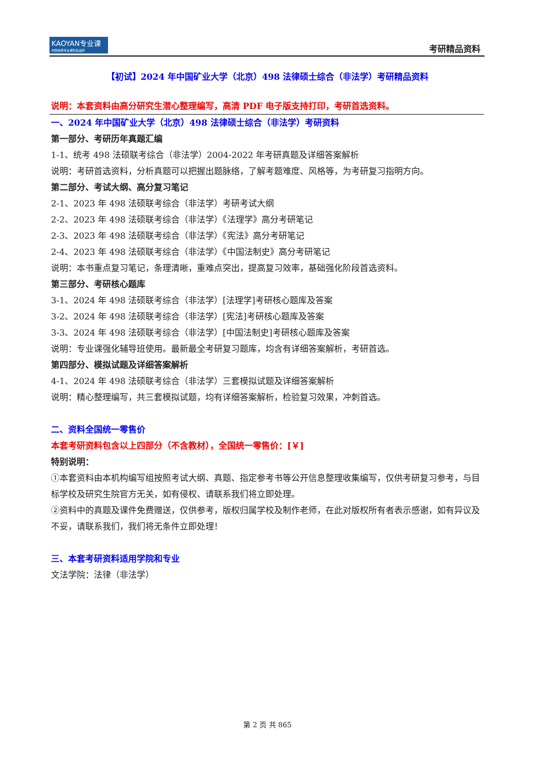KAOYAN专业课
中国考研专业课知名品牌
考研精品资料
【初试】2024 年中国矿业大学（北京）498 法律硕士综合（非法学）考研精品资料
说明：本套资料由高分研究生潜心整理编写，高清 PDF 电子版支持打印，考研首选资料。
一、2024 年中国矿业大学（北京）498 法律硕士综合（非法学）考研资料
第一部分、考研历年真题汇编
1-1、统考 498 法硕联考综合（非法学）2004-2022 年考研真题及详细答案解析
说明：考研首选资料，分析真题可以把握出题脉络，了解考题难度、风格等，为考研复习指明方向。
第二部分、考试大纲、高分复习笔记
2-1、2023 年 498 法硕联考综合（非法学）考研考试大纲
2-2、2023 年 498 法硕联考综合（非法学）《法理学》高分考研笔记
2-3、2023 年 498 法硕联考综合（非法学）《宪法》高分考研笔记
2-4、2023 年 498 法硕联考综合（非法学）《中国法制史》高分考研笔记
说明：本书重点复习笔记，条理清晰，重难点突出，提高复习效率，基础强化阶段首选资料。
第三部分、考研核心题库
3-1、2024 年 498 法硕联考综合（非法学）[法理学]考研核心题库及答案
3-2、2024 年 498 法硕联考综合（非法学）[宪法]考研核心题库及答案
3-3、2024 年 498 法硕联考综合（非法学）[中国法制史]考研核心题库及答案
说明：专业课强化辅导班使用。最新最全考研复习题库，均含有详细答案解析，考研首选。
第四部分、模拟试题及详细答案解析
4-1、2024 年 498 法硕联考综合（非法学）三套模拟试题及详细答案解析
说明：精心整理编写，共三套模拟试题，均有详细答案解析，检验复习效果，冲刺首选。
二、资料全国统一零售价
本套考研资料包含以上四部分（不含教材），全国统一零售价：[￥]
特别说明：
①本套资料由本机构编写组按照考试大纲、真题、指定参考书等公开信息整理收集编写，仅供考研复习参考，与目标学校及研究生院官方无关，如有侵权、请联系我们将立即处理。
②资料中的真题及课件免费赠送，仅供参考，版权归属学校及制作老师，在此对版权所有者表示感谢，如有异议及不妥，请联系我们，我们将无条件立即处理！
三、本套考研资料适用学院和专业
文法学院：法律（非法学）
第 2 页 共 865